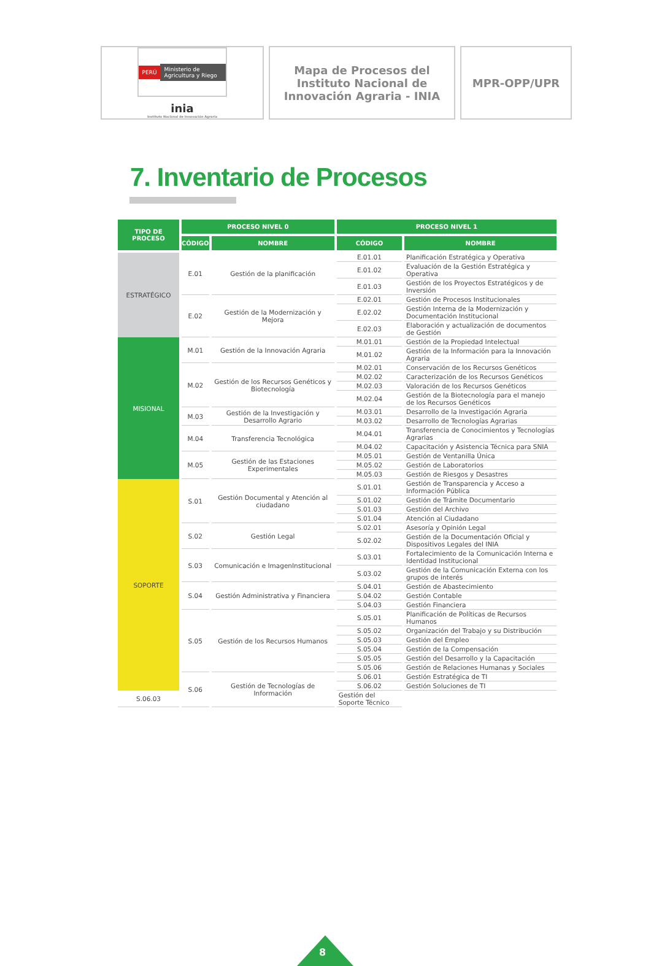PERÚ Ministerio de Agricultura y Riego
inia
Instituto Nacional de Innovación Agraria
Mapa de Procesos del Instituto Nacional de Innovación Agraria - INIA
MPR-OPP/UPR
7. Inventario de Procesos
| TIPO DE PROCESO | PROCESO NIVEL 0 | | PROCESO NIVEL 1 | |
| --- | --- | --- | --- | --- |
| | CÓDIGO | NOMBRE | CÓDIGO | NOMBRE |
| ESTRATÉGICO | E.01 | Gestión de la planificación | E.01.01 | Planificación Estratégica y Operativa |
| | | | E.01.02 | Evaluación de la Gestión Estratégica y Operativa |
| | | | E.01.03 | Gestión de los Proyectos Estratégicos y de Inversión |
| | E.02 | Gestión de la Modernización y Mejora | E.02.01 | Gestión de Procesos Institucionales |
| | | | E.02.02 | Gestión Interna de la Modernización y Documentación Institucional |
| | | | E.02.03 | Elaboración y actualización de documentos de Gestión |
| MISIONAL | M.01 | Gestión de la Innovación Agraria | M.01.01 | Gestión de la Propiedad Intelectual |
| | | | M.01.02 | Gestión de la Información para la Innovación Agraria |
| | M.02 | Gestión de los Recursos Genéticos y Biotecnología | M.02.01 | Conservación de los Recursos Genéticos |
| | | | M.02.02 | Caracterización de los Recursos Genéticos |
| | | | M.02.03 | Valoración de los Recursos Genéticos |
| | | | M.02.04 | Gestión de la Biotecnología para el manejo de los Recursos Genéticos |
| | M.03 | Gestión de la Investigación y Desarrollo Agrario | M.03.01 | Desarrollo de la Investigación Agraria |
| | | | M.03.02 | Desarrollo de Tecnologías Agrarias |
| | M.04 | Transferencia Tecnológica | M.04.01 | Transferencia de Conocimientos y Tecnologías Agrarias |
| | | | M.04.02 | Capacitación y Asistencia Técnica para SNIA |
| | M.05 | Gestión de las Estaciones Experimentales | M.05.01 | Gestión de Ventanilla Única |
| | | | M.05.02 | Gestión de Laboratorios |
| | | | M.05.03 | Gestión de Riesgos y Desastres |
| SOPORTE | S.01 | Gestión Documental y Atención al ciudadano | S.01.01 | Gestión de Transparencia y Acceso a Información Pública |
| | | | S.01.02 | Gestión de Trámite Documentario |
| | | | S.01.03 | Gestión del Archivo |
| | | | S.01.04 | Atención al Ciudadano |
| | S.02 | Gestión Legal | S.02.01 | Asesoría y Opinión Legal |
| | | | S.02.02 | Gestión de la Documentación Oficial y Dispositivos Legales del INIA |
| | S.03 | Comunicación e ImagenInstitucional | S.03.01 | Fortalecimiento de la Comunicación Interna e Identidad Institucional |
| | | | S.03.02 | Gestión de la Comunicación Externa con los grupos de interés |
| | S.04 | Gestión Administrativa y Financiera | S.04.01 | Gestión de Abastecimiento |
| | | | S.04.02 | Gestión Contable |
| | | | S.04.03 | Gestión Financiera |
| | S.05 | Gestión de los Recursos Humanos | S.05.01 | Planificación de Políticas de Recursos Humanos |
| | | | S.05.02 | Organización del Trabajo y su Distribución |
| | | | S.05.03 | Gestión del Empleo |
| | | | S.05.04 | Gestión de la Compensación |
| | | | S.05.05 | Gestión del Desarrollo y la Capacitación |
| | | | S.05.06 | Gestión de Relaciones Humanas y Sociales |
| | S.06 | Gestión de Tecnologías de Información | S.06.01 | Gestión Estratégica de TI |
| | | | S.06.02 | Gestión Soluciones de TI |
| S.06.03 | | | Gestión del Soporte Técnico | |
8